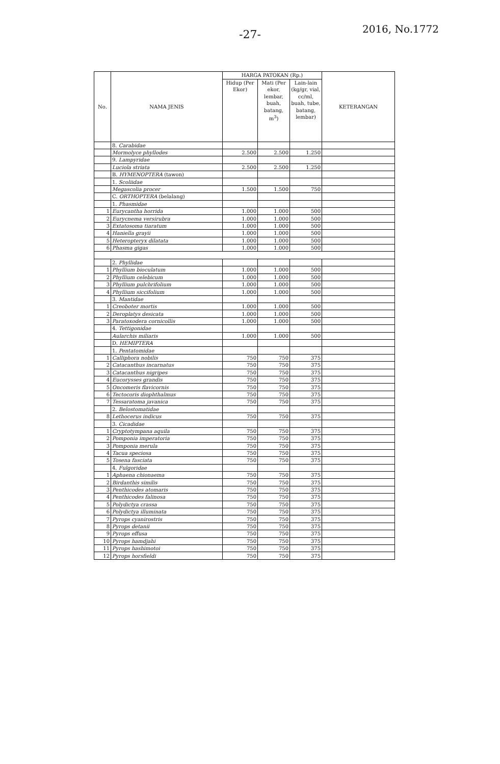-27-
2016, No.1772
| No. | NAMA JENIS | HARGA PATOKAN (Rp.) | | | KETERANGAN |
| --- | --- | --- | --- | --- | --- |
| | | Hidup (Per Ekor) | Mati (Per ekor, lembar, buah, batang, m<sup>3</sup>) | Lain-lain (kg/gr, vial, cc/ml, buah, tube, batang, lembar) | |
| | 8. Carabidae | | | | |
| | Mormolyce phyllodes | 2.500 | 2.500 | 1.250 | |
| | 9. Lampyridae | | | | |
| | Luciola striata | 2.500 | 2.500 | 1.250 | |
| | B. HYMENOPTERA (tawon) | | | | |
| | 1. Scoliidae | | | | |
| | Megascolia procer | 1.500 | 1.500 | 750 | |
| | C. ORTHOPTERA (belalang) | | | | |
| | 1. Phasmidae | | | | |
| 1 | Eurycantha horrida | 1.000 | 1.000 | 500 | |
| 2 | Eurycnema versirubra | 1.000 | 1.000 | 500 | |
| 3 | Extatosoma tiaratum | 1.000 | 1.000 | 500 | |
| 4 | Haniella grayii | 1.000 | 1.000 | 500 | |
| 5 | Heteropteryx dilatata | 1.000 | 1.000 | 500 | |
| 6 | Phasma gigas | 1.000 | 1.000 | 500 | |
| | 2. Phyllidae | | | | |
| 1 | Phyllium bioculatum | 1.000 | 1.000 | 500 | |
| 2 | Phyllium celebicum | 1.000 | 1.000 | 500 | |
| 3 | Phyllium pulchrifolium | 1.000 | 1.000 | 500 | |
| 4 | Phyllium siccifolium | 1.000 | 1.000 | 500 | |
| | 3. Mantidae | | | | |
| 1 | Creoboter mortis | 1.000 | 1.000 | 500 | |
| 2 | Deroplatys desicata | 1.000 | 1.000 | 500 | |
| 3 | Paratoxodera cornicollis | 1.000 | 1.000 | 500 | |
| | 4. Tettigonidae | | | | |
| | Aularchis miliaris | 1.000 | 1.000 | 500 | |
| | D. HEMIPTERA | | | | |
| | 1. Pentatomidae | | | | |
| 1 | Calliphora nobilis | 750 | 750 | 375 | |
| 2 | Catacanthus incarnatus | 750 | 750 | 375 | |
| 3 | Catacanthus nigripes | 750 | 750 | 375 | |
| 4 | Eucorysses grandis | 750 | 750 | 375 | |
| 5 | Oncomeris flavicornis | 750 | 750 | 375 | |
| 6 | Tectocoris diophthalmus | 750 | 750 | 375 | |
| 7 | Tessaratoma javanica | 750 | 750 | 375 | |
| | 2. Belostomatidae | | | | |
| 8 | Lethocerus indicus | 750 | 750 | 375 | |
| | 3. Cicadidae | | | | |
| 1 | Cryptotympana aquila | 750 | 750 | 375 | |
| 2 | Pomponia imperatoria | 750 | 750 | 375 | |
| 3 | Pomponia merula | 750 | 750 | 375 | |
| 4 | Tacua speciosa | 750 | 750 | 375 | |
| 5 | Tosena fasciata | 750 | 750 | 375 | |
| | 4. Fulgoridae | | | | |
| 1 | Aphaena chionaema | 750 | 750 | 375 | |
| 2 | Birdanthis similis | 750 | 750 | 375 | |
| 3 | Penthicodes atomaris | 750 | 750 | 375 | |
| 4 | Penthicodes falinosa | 750 | 750 | 375 | |
| 5 | Polydictya crassa | 750 | 750 | 375 | |
| 6 | Polydictya illuminata | 750 | 750 | 375 | |
| 7 | Pyrops cyanirostris | 750 | 750 | 375 | |
| 8 | Pyrops detanii | 750 | 750 | 375 | |
| 9 | Pyrops effusa | 750 | 750 | 375 | |
| 10 | Pyrops hamdjahi | 750 | 750 | 375 | |
| 11 | Pyrops hashimotoi | 750 | 750 | 375 | |
| 12 | Pyrops horsfieldi | 750 | 750 | 375 | |